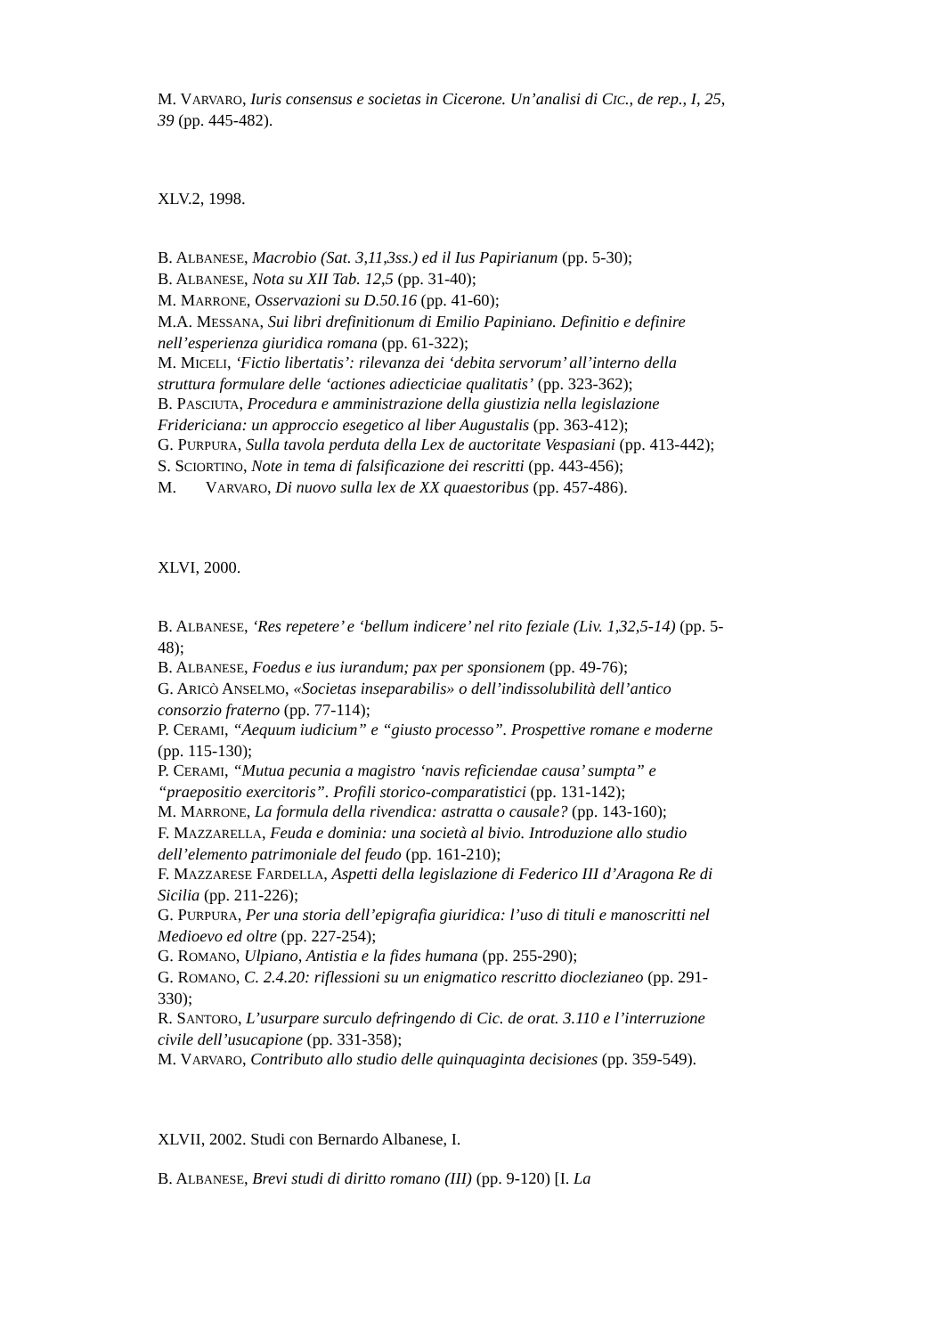M. VARVARO, Iuris consensus e societas in Cicerone. Un’analisi di CIC., de rep., I, 25, 39 (pp. 445-482).
XLV.2, 1998.
B. ALBANESE, Macrobio (Sat. 3,11,3ss.) ed il Ius Papirianum (pp. 5-30);
B. ALBANESE, Nota su XII Tab. 12,5 (pp. 31-40);
M. MARRONE, Osservazioni su D.50.16 (pp. 41-60);
M.A. MESSANA, Sui libri drefinitionum di Emilio Papiniano. Definitio e definire nell’esperienza giuridica romana (pp. 61-322);
M. MICELI, ‘Fictio libertatis’: rilevanza dei ‘debita servorum’ all’interno della struttura formulare delle ‘actiones adiecticiae qualitatis’ (pp. 323-362);
B. PASCIUTA, Procedura e amministrazione della giustizia nella legislazione Fridericiana: un approccio esegetico al liber Augustalis (pp. 363-412);
G. PURPURA, Sulla tavola perduta della Lex de auctoritate Vespasiani (pp. 413-442);
S. SCIORTINO, Note in tema di falsificazione dei rescritti (pp. 443-456);
M. VARVARO, Di nuovo sulla lex de XX quaestoribus (pp. 457-486).
XLVI, 2000.
B. ALBANESE, ‘Res repetere’ e ‘bellum indicere’ nel rito feziale (Liv. 1,32,5-14) (pp. 5-48);
B. ALBANESE, Foedus e ius iurandum; pax per sponsionem (pp. 49-76);
G. ARICÒ ANSELMO, «Societas inseparabilis» o dell’indissolubilità dell’antico consorzio fraterno (pp. 77-114);
P. CERAMI, “Aequum iudicium” e “giusto processo”. Prospettive romane e moderne (pp. 115-130);
P. CERAMI, “Mutua pecunia a magistro ‘navis reficiendae causa’ sumpta” e “praepositio exercitoris”. Profili storico-comparatistici (pp. 131-142);
M. MARRONE, La formula della rivendica: astratta o causale? (pp. 143-160);
F. MAZZARELLA, Feuda e dominia: una società al bivio. Introduzione allo studio dell’elemento patrimoniale del feudo (pp. 161-210);
F. MAZZARESE FARDELLA, Aspetti della legislazione di Federico III d’Aragona Re di Sicilia (pp. 211-226);
G. PURPURA, Per una storia dell’epigrafia giuridica: l’uso di tituli e manoscritti nel Medioevo ed oltre (pp. 227-254);
G. ROMANO, Ulpiano, Antistia e la fides humana (pp. 255-290);
G. ROMANO, C. 2.4.20: riflessioni su un enigmatico rescritto dioclezianeo (pp. 291-330);
R. SANTORO, L’usurpare surculo defringendo di Cic. de orat. 3.110 e l’interruzione civile dell’usucapione (pp. 331-358);
M. VARVARO, Contributo allo studio delle quinquaginta decisiones (pp. 359-549).
XLVII, 2002. Studi con Bernardo Albanese, I.
B. ALBANESE, Brevi studi di diritto romano (III) (pp. 9-120) [I. La